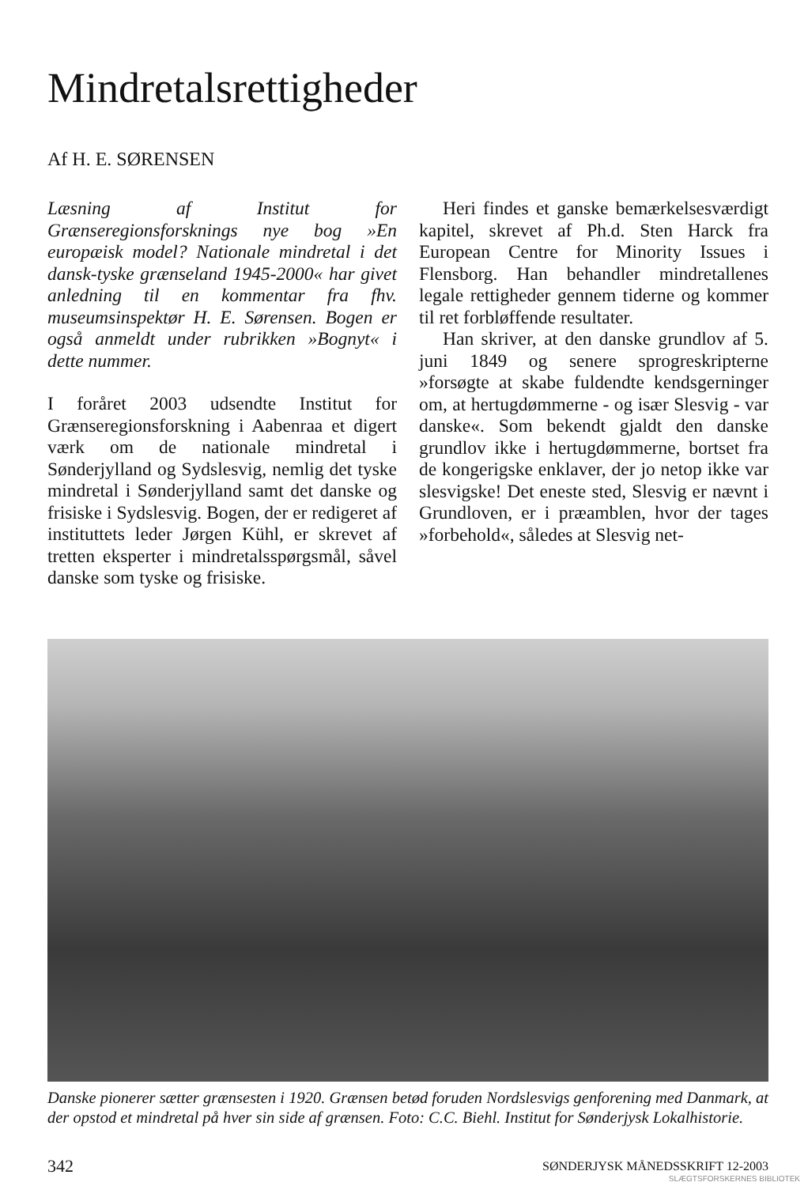Mindretalsrettigheder
Af H. E. SØRENSEN
Læsning af Institut for Grænseregionsforsknings nye bog »En europæisk model? Nationale mindretal i det dansk-tyske grænseland 1945-2000« har givet anledning til en kommentar fra fhv. museumsinspektør H. E. Sørensen. Bogen er også anmeldt under rubrikken »Bognyt« i dette nummer.
I foråret 2003 udsendte Institut for Grænseregionsforskning i Aabenraa et digert værk om de nationale mindretal i Sønderjylland og Sydslesvig, nemlig det tyske mindretal i Sønderjylland samt det danske og frisiske i Sydslesvig. Bogen, der er redigeret af instituttets leder Jørgen Kühl, er skrevet af tretten eksperter i mindretalsspørgsmål, såvel danske som tyske og frisiske.
Heri findes et ganske bemærkelsesværdigt kapitel, skrevet af Ph.d. Sten Harck fra European Centre for Minority Issues i Flensborg. Han behandler mindretallenes legale rettigheder gennem tiderne og kommer til ret forbløffende resultater.
Han skriver, at den danske grundlov af 5. juni 1849 og senere sprogreskripterne »forsøgte at skabe fuldendte kendsgerninger om, at hertugdømmerne - og især Slesvig - var danske«. Som bekendt gjaldt den danske grundlov ikke i hertugdømmerne, bortset fra de kongerigske enklaver, der jo netop ikke var slesvigske! Det eneste sted, Slesvig er nævnt i Grundloven, er i præamblen, hvor der tages »forbehold«, således at Slesvig net-
Danske pionerer sætter grænsesten i 1920. Grænsen betød foruden Nordslesvigs genforening med Danmark, at der opstod et mindretal på hver sin side af grænsen. Foto: C.C. Biehl. Institut for Sønderjysk Lokalhistorie.
342 SØNDERJYSK MÅNEDSSKRIFT 12-2003
SLÆGTSFORSKERNES BIBLIOTEK